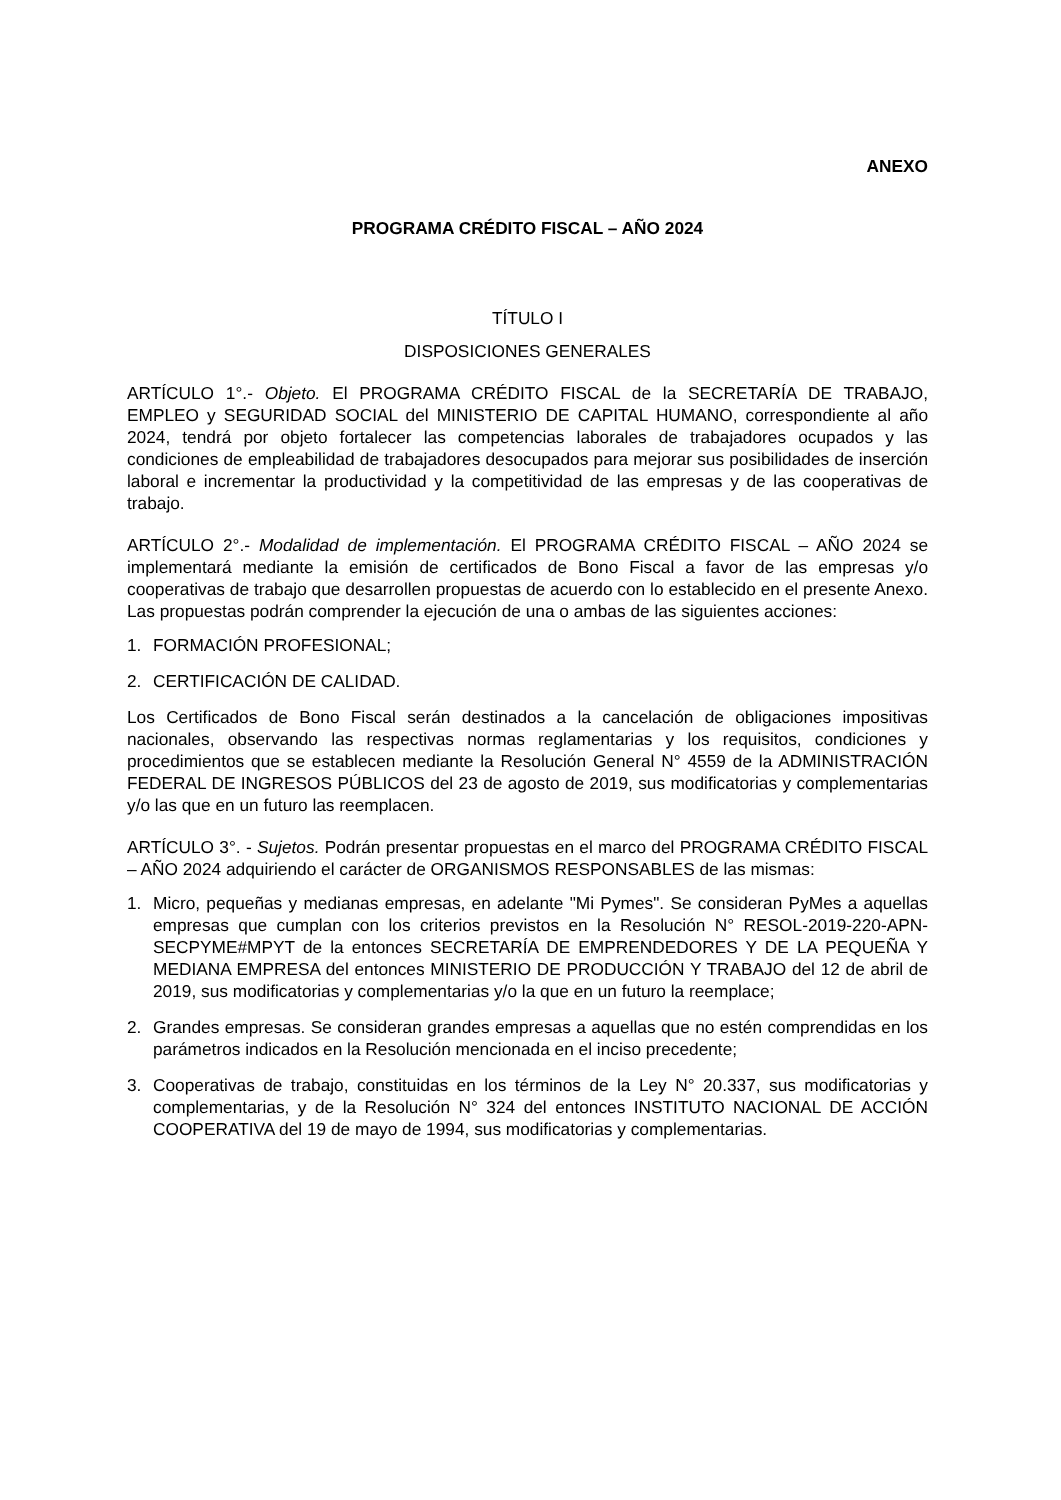ANEXO
PROGRAMA CRÉDITO FISCAL – AÑO 2024
TÍTULO I
DISPOSICIONES GENERALES
ARTÍCULO 1°.- Objeto. El PROGRAMA CRÉDITO FISCAL de la SECRETARÍA DE TRABAJO, EMPLEO y SEGURIDAD SOCIAL del MINISTERIO DE CAPITAL HUMANO, correspondiente al año 2024, tendrá por objeto fortalecer las competencias laborales de trabajadores ocupados y las condiciones de empleabilidad de trabajadores desocupados para mejorar sus posibilidades de inserción laboral e incrementar la productividad y la competitividad de las empresas y de las cooperativas de trabajo.
ARTÍCULO 2°.- Modalidad de implementación. El PROGRAMA CRÉDITO FISCAL – AÑO 2024 se implementará mediante la emisión de certificados de Bono Fiscal a favor de las empresas y/o cooperativas de trabajo que desarrollen propuestas de acuerdo con lo establecido en el presente Anexo. Las propuestas podrán comprender la ejecución de una o ambas de las siguientes acciones:
1. FORMACIÓN PROFESIONAL;
2. CERTIFICACIÓN DE CALIDAD.
Los Certificados de Bono Fiscal serán destinados a la cancelación de obligaciones impositivas nacionales, observando las respectivas normas reglamentarias y los requisitos, condiciones y procedimientos que se establecen mediante la Resolución General N° 4559 de la ADMINISTRACIÓN FEDERAL DE INGRESOS PÚBLICOS del 23 de agosto de 2019, sus modificatorias y complementarias y/o las que en un futuro las reemplacen.
ARTÍCULO 3°. - Sujetos. Podrán presentar propuestas en el marco del PROGRAMA CRÉDITO FISCAL – AÑO 2024 adquiriendo el carácter de ORGANISMOS RESPONSABLES de las mismas:
1. Micro, pequeñas y medianas empresas, en adelante "Mi Pymes". Se consideran PyMes a aquellas empresas que cumplan con los criterios previstos en la Resolución N° RESOL-2019-220-APN-SECPYME#MPYT de la entonces SECRETARÍA DE EMPRENDEDORES Y DE LA PEQUEÑA Y MEDIANA EMPRESA del entonces MINISTERIO DE PRODUCCIÓN Y TRABAJO del 12 de abril de 2019, sus modificatorias y complementarias y/o la que en un futuro la reemplace;
2. Grandes empresas. Se consideran grandes empresas a aquellas que no estén comprendidas en los parámetros indicados en la Resolución mencionada en el inciso precedente;
3. Cooperativas de trabajo, constituidas en los términos de la Ley N° 20.337, sus modificatorias y complementarias, y de la Resolución N° 324 del entonces INSTITUTO NACIONAL DE ACCIÓN COOPERATIVA del 19 de mayo de 1994, sus modificatorias y complementarias.